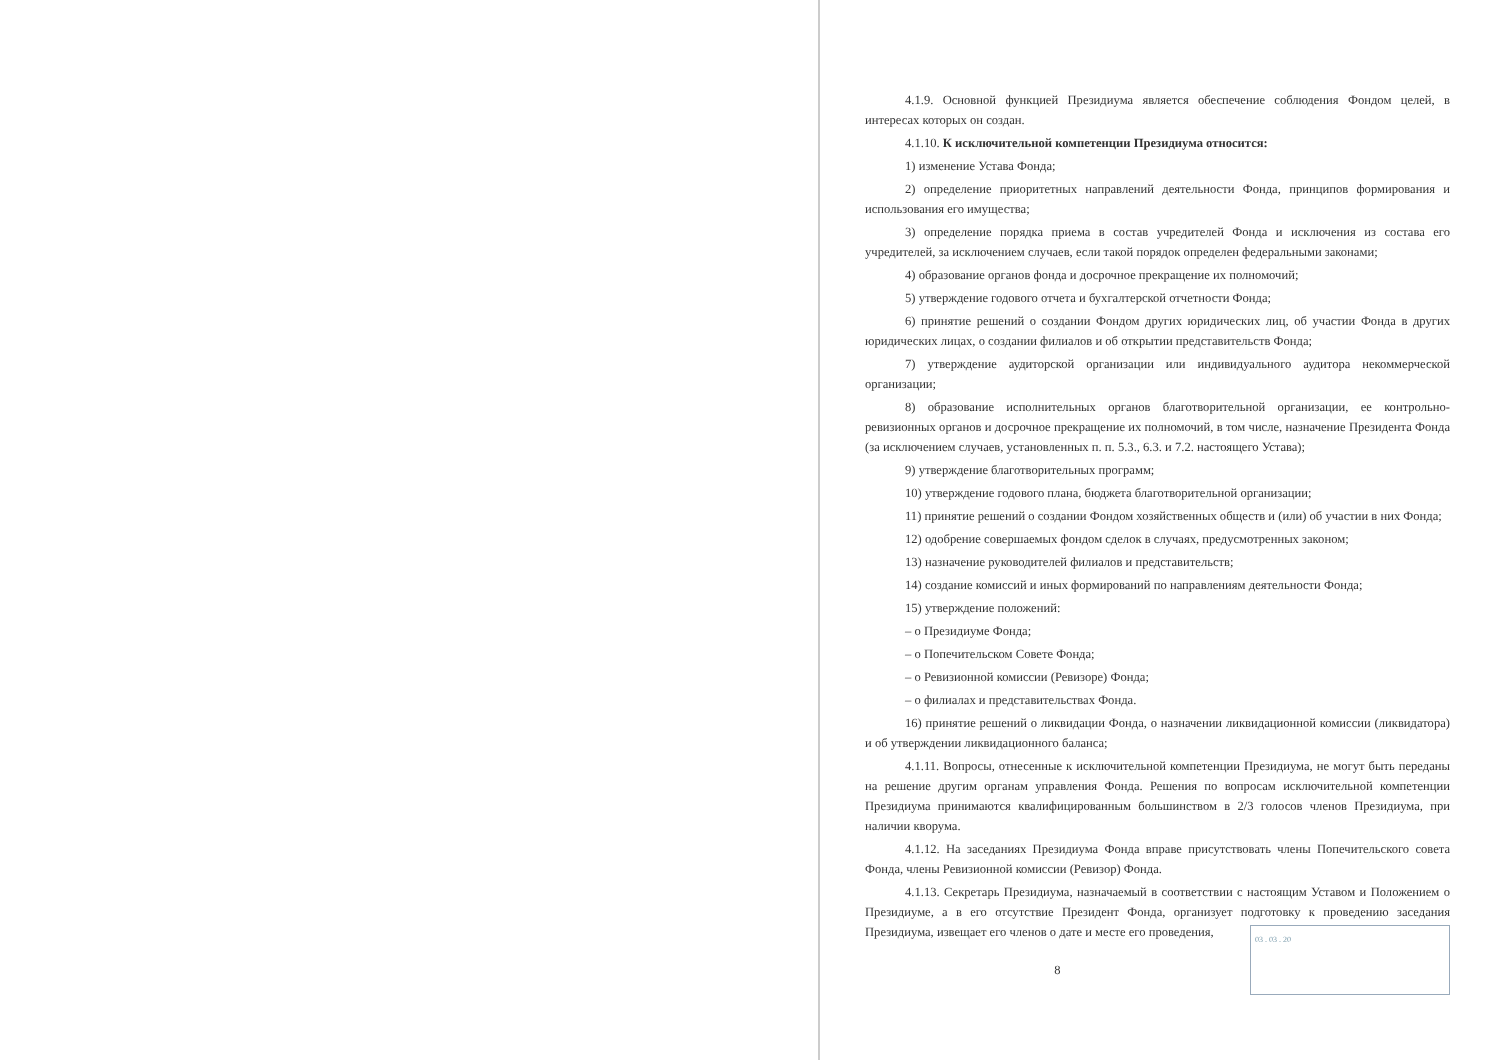4.1.9. Основной функцией Президиума является обеспечение соблюдения Фондом целей, в интересах которых он создан.
4.1.10. К исключительной компетенции Президиума относится:
1) изменение Устава Фонда;
2) определение приоритетных направлений деятельности Фонда, принципов формирования и использования его имущества;
3) определение порядка приема в состав учредителей Фонда и исключения из состава его учредителей, за исключением случаев, если такой порядок определен федеральными законами;
4) образование органов фонда и досрочное прекращение их полномочий;
5) утверждение годового отчета и бухгалтерской отчетности Фонда;
6) принятие решений о создании Фондом других юридических лиц, об участии Фонда в других юридических лицах, о создании филиалов и об открытии представительств Фонда;
7) утверждение аудиторской организации или индивидуального аудитора некоммерческой организации;
8) образование исполнительных органов благотворительной организации, ее контрольно-ревизионных органов и досрочное прекращение их полномочий, в том числе, назначение Президента Фонда (за исключением случаев, установленных п. п. 5.3., 6.3. и 7.2. настоящего Устава);
9) утверждение благотворительных программ;
10) утверждение годового плана, бюджета благотворительной организации;
11) принятие решений о создании Фондом хозяйственных обществ и (или) об участии в них Фонда;
12) одобрение совершаемых фондом сделок в случаях, предусмотренных законом;
13) назначение руководителей филиалов и представительств;
14) создание комиссий и иных формирований по направлениям деятельности Фонда;
15) утверждение положений:
– о Президиуме Фонда;
– о Попечительском Совете Фонда;
– о Ревизионной комиссии (Ревизоре) Фонда;
– о филиалах и представительствах Фонда.
16) принятие решений о ликвидации Фонда, о назначении ликвидационной комиссии (ликвидатора) и об утверждении ликвидационного баланса;
4.1.11. Вопросы, отнесенные к исключительной компетенции Президиума, не могут быть переданы на решение другим органам управления Фонда. Решения по вопросам исключительной компетенции Президиума принимаются квалифицированным большинством в 2/3 голосов членов Президиума, при наличии кворума.
4.1.12. На заседаниях Президиума Фонда вправе присутствовать члены Попечительского совета Фонда, члены Ревизионной комиссии (Ревизор) Фонда.
4.1.13. Секретарь Президиума, назначаемый в соответствии с настоящим Уставом и Положением о Президиуме, а в его отсутствие Президент Фонда, организует подготовку к проведению заседания Президиума, извещает его членов о дате и месте его проведения,
03 . 03 . 20
8